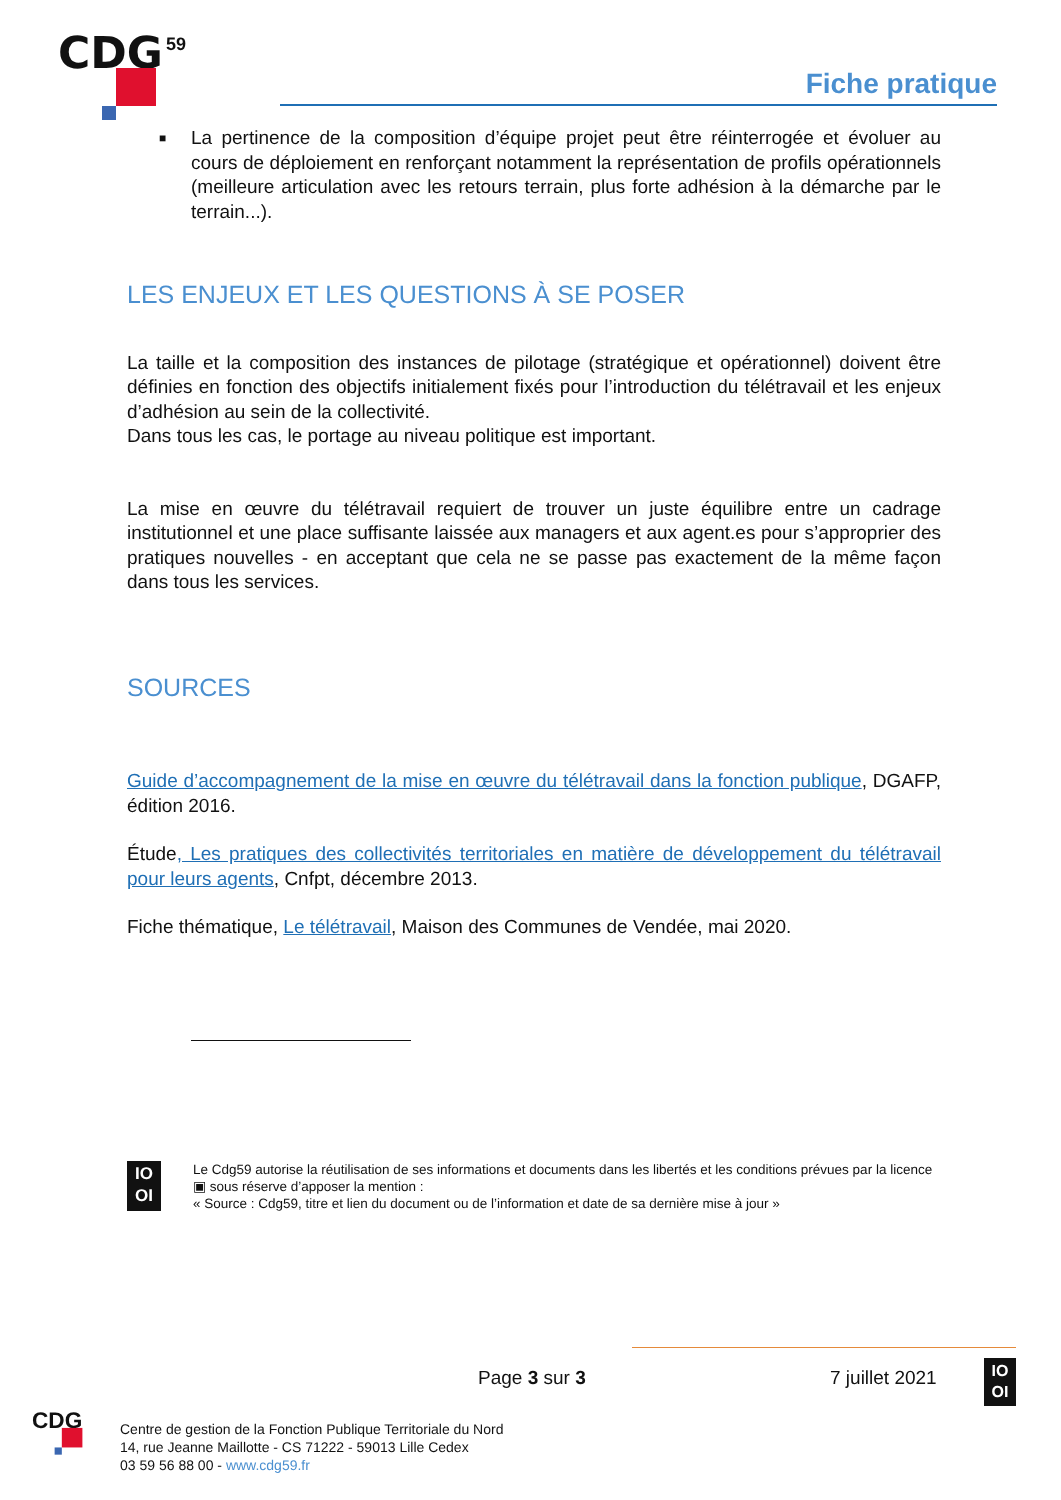CDG
59
Fiche pratique
■ La pertinence de la composition d’équipe projet peut être réinterrogée et évoluer au cours de déploiement en renforçant notamment la représentation de profils opérationnels (meilleure articulation avec les retours terrain, plus forte adhésion à la démarche par le terrain...).
LES ENJEUX ET LES QUESTIONS À SE POSER
La taille et la composition des instances de pilotage (stratégique et opérationnel) doivent être définies en fonction des objectifs initialement fixés pour l’introduction du télétravail et les enjeux d’adhésion au sein de la collectivité.
Dans tous les cas, le portage au niveau politique est important.
La mise en œuvre du télétravail requiert de trouver un juste équilibre entre un cadrage institutionnel et une place suffisante laissée aux managers et aux agent.es pour s’approprier des pratiques nouvelles - en acceptant que cela ne se passe pas exactement de la même façon dans tous les services.
SOURCES
Guide d’accompagnement de la mise en œuvre du télétravail dans la fonction publique, DGAFP, édition 2016.
Étude, Les pratiques des collectivités territoriales en matière de développement du télétravail pour leurs agents, Cnfpt, décembre 2013.
Fiche thématique, Le télétravail, Maison des Communes de Vendée, mai 2020.
IO
OI
Le Cdg59 autorise la réutilisation de ses informations et documents dans les libertés et les conditions prévues par la licence ▣ sous réserve d’apposer la mention :
« Source : Cdg59, titre et lien du document ou de l’information et date de sa dernière mise à jour »
Page 3 sur 3 7 juillet 2021
IO
OI
CDG
Centre de gestion de la Fonction Publique Territoriale du Nord
14, rue Jeanne Maillotte - CS 71222 - 59013 Lille Cedex
03 59 56 88 00 - www.cdg59.fr